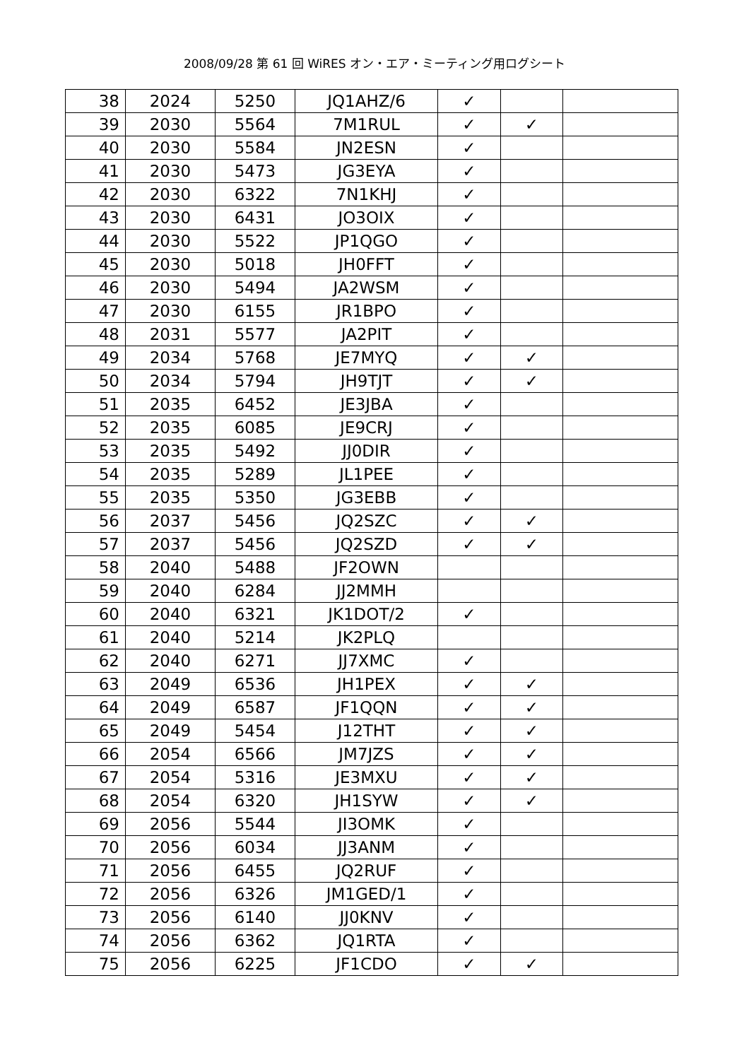2008/09/28 第 61 回 WiRES オン・エア・ミーティング用ログシート
| 38 | 2024 | 5250 | JQ1AHZ/6 | ✓ | | |
| 39 | 2030 | 5564 | 7M1RUL | ✓ | ✓ | |
| 40 | 2030 | 5584 | JN2ESN | ✓ | | |
| 41 | 2030 | 5473 | JG3EYA | ✓ | | |
| 42 | 2030 | 6322 | 7N1KHJ | ✓ | | |
| 43 | 2030 | 6431 | JO3OIX | ✓ | | |
| 44 | 2030 | 5522 | JP1QGO | ✓ | | |
| 45 | 2030 | 5018 | JH0FFT | ✓ | | |
| 46 | 2030 | 5494 | JA2WSM | ✓ | | |
| 47 | 2030 | 6155 | JR1BPO | ✓ | | |
| 48 | 2031 | 5577 | JA2PIT | ✓ | | |
| 49 | 2034 | 5768 | JE7MYQ | ✓ | ✓ | |
| 50 | 2034 | 5794 | JH9TJT | ✓ | ✓ | |
| 51 | 2035 | 6452 | JE3JBA | ✓ | | |
| 52 | 2035 | 6085 | JE9CRJ | ✓ | | |
| 53 | 2035 | 5492 | JJ0DIR | ✓ | | |
| 54 | 2035 | 5289 | JL1PEE | ✓ | | |
| 55 | 2035 | 5350 | JG3EBB | ✓ | | |
| 56 | 2037 | 5456 | JQ2SZC | ✓ | ✓ | |
| 57 | 2037 | 5456 | JQ2SZD | ✓ | ✓ | |
| 58 | 2040 | 5488 | JF2OWN | | | |
| 59 | 2040 | 6284 | JJ2MMH | | | |
| 60 | 2040 | 6321 | JK1DOT/2 | ✓ | | |
| 61 | 2040 | 5214 | JK2PLQ | | | |
| 62 | 2040 | 6271 | JJ7XMC | ✓ | | |
| 63 | 2049 | 6536 | JH1PEX | ✓ | ✓ | |
| 64 | 2049 | 6587 | JF1QQN | ✓ | ✓ | |
| 65 | 2049 | 5454 | J12THT | ✓ | ✓ | |
| 66 | 2054 | 6566 | JM7JZS | ✓ | ✓ | |
| 67 | 2054 | 5316 | JE3MXU | ✓ | ✓ | |
| 68 | 2054 | 6320 | JH1SYW | ✓ | ✓ | |
| 69 | 2056 | 5544 | JI3OMK | ✓ | | |
| 70 | 2056 | 6034 | JJ3ANM | ✓ | | |
| 71 | 2056 | 6455 | JQ2RUF | ✓ | | |
| 72 | 2056 | 6326 | JM1GED/1 | ✓ | | |
| 73 | 2056 | 6140 | JJ0KNV | ✓ | | |
| 74 | 2056 | 6362 | JQ1RTA | ✓ | | |
| 75 | 2056 | 6225 | JF1CDO | ✓ | ✓ | |